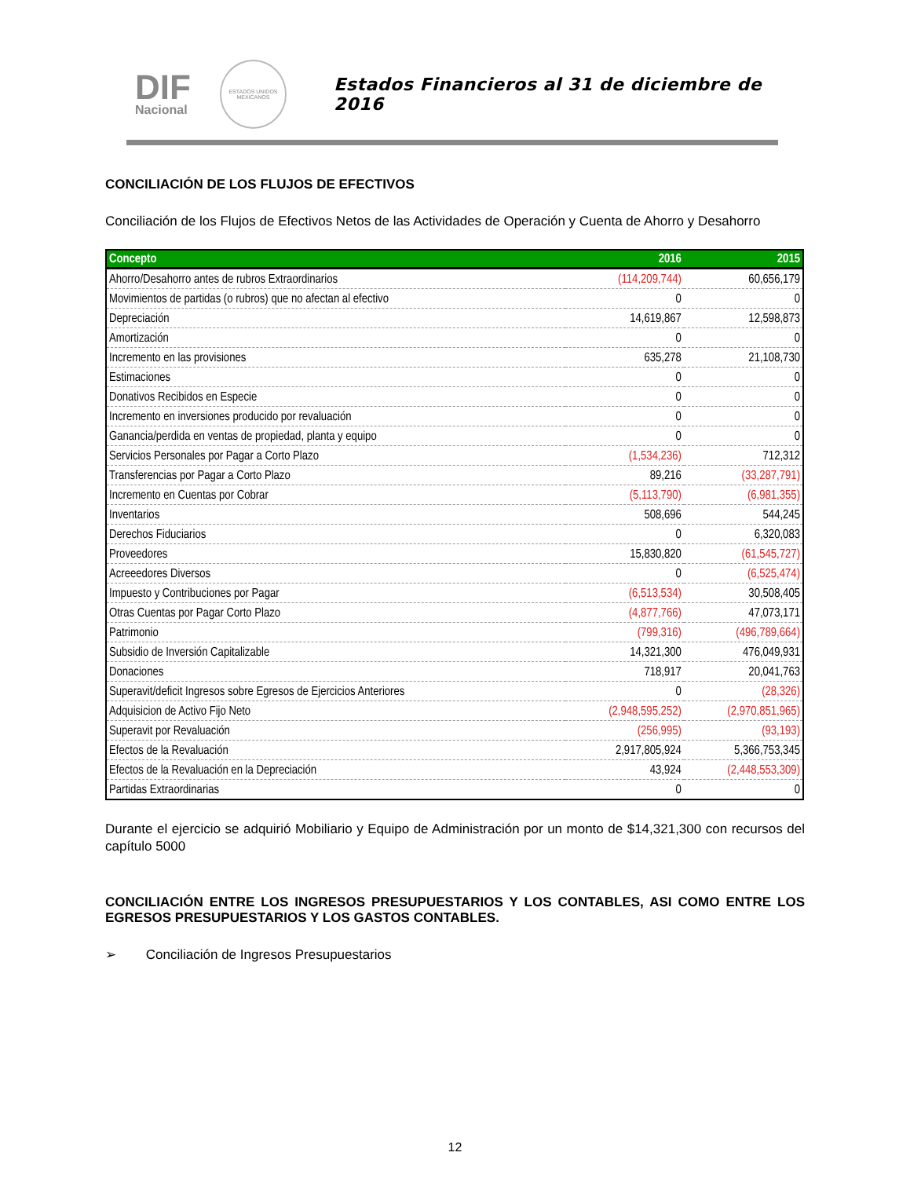DIF
Nacional
ESTADOS UNIDOS MEXICANOS
Estados Financieros al 31 de diciembre de 2016
CONCILIACIÓN DE LOS FLUJOS DE EFECTIVOS
Conciliación de los Flujos de Efectivos Netos de las Actividades de Operación y Cuenta de Ahorro y Desahorro
| Concepto | 2016 | 2015 |
| --- | --- | --- |
| Ahorro/Desahorro antes de rubros Extraordinarios | (114,209,744) | 60,656,179 |
| Movimientos de partidas (o rubros) que no afectan al efectivo | 0 | 0 |
| Depreciación | 14,619,867 | 12,598,873 |
| Amortización | 0 | 0 |
| Incremento en las provisiones | 635,278 | 21,108,730 |
| Estimaciones | 0 | 0 |
| Donativos Recibidos en Especie | 0 | 0 |
| Incremento en inversiones producido por revaluación | 0 | 0 |
| Ganancia/perdida en ventas de propiedad, planta y equipo | 0 | 0 |
| Servicios Personales por Pagar a Corto Plazo | (1,534,236) | 712,312 |
| Transferencias por Pagar a Corto Plazo | 89,216 | (33,287,791) |
| Incremento en Cuentas por Cobrar | (5,113,790) | (6,981,355) |
| Inventarios | 508,696 | 544,245 |
| Derechos Fiduciarios | 0 | 6,320,083 |
| Proveedores | 15,830,820 | (61,545,727) |
| Acreeedores Diversos | 0 | (6,525,474) |
| Impuesto y Contribuciones por Pagar | (6,513,534) | 30,508,405 |
| Otras Cuentas por Pagar Corto Plazo | (4,877,766) | 47,073,171 |
| Patrimonio | (799,316) | (496,789,664) |
| Subsidio de Inversión Capitalizable | 14,321,300 | 476,049,931 |
| Donaciones | 718,917 | 20,041,763 |
| Superavit/deficit Ingresos sobre Egresos de Ejercicios Anteriores | 0 | (28,326) |
| Adquisicion de Activo Fijo Neto | (2,948,595,252) | (2,970,851,965) |
| Superavit por Revaluación | (256,995) | (93,193) |
| Efectos de la Revaluación | 2,917,805,924 | 5,366,753,345 |
| Efectos de la Revaluación en la Depreciación | 43,924 | (2,448,553,309) |
| Partidas Extraordinarias | 0 | 0 |
Durante el ejercicio se adquirió Mobiliario y Equipo de Administración por un monto de $14,321,300 con recursos del capítulo 5000
CONCILIACIÓN ENTRE LOS INGRESOS PRESUPUESTARIOS Y LOS CONTABLES, ASI COMO ENTRE LOS EGRESOS PRESUPUESTARIOS Y LOS GASTOS CONTABLES.
➢ Conciliación de Ingresos Presupuestarios
12